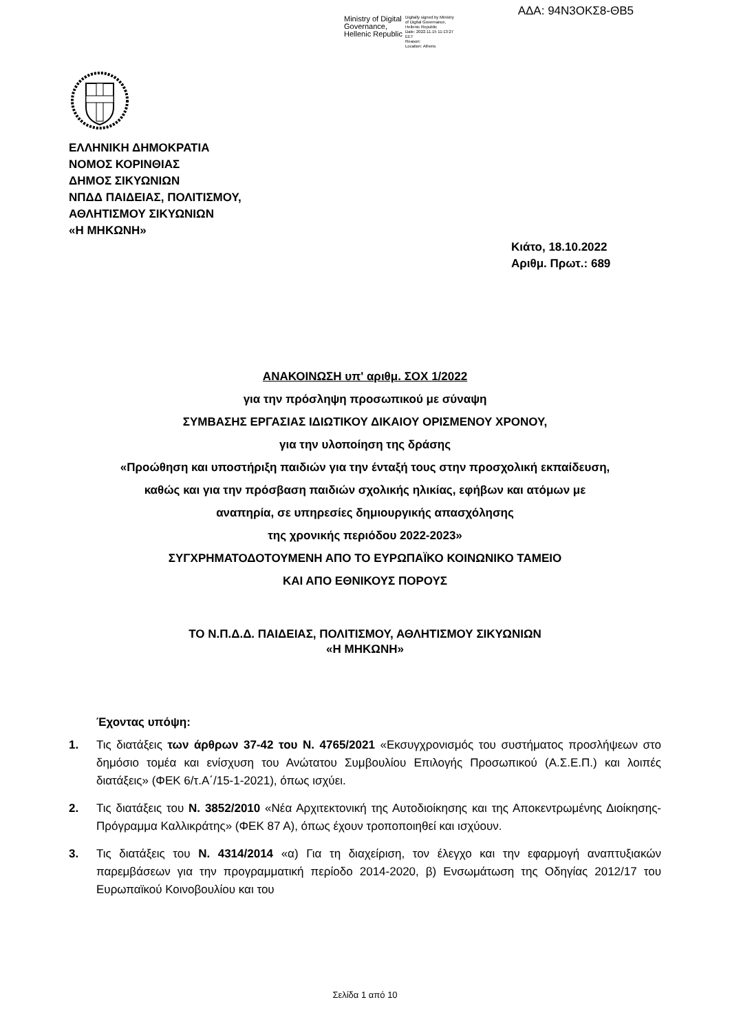ΑΔΑ: 94Ν3ΟΚΣ8-ΘΒ5
Ministry of Digital
Governance,
Hellenic Republic
Digitally signed by Ministry
of Digital Governance,
Hellenic Republic
Date: 2022.11.15 11:13:27
EET
Reason:
Location: Athens
ΕΛΛΗΝΙΚΗ ΔΗΜΟΚΡΑΤΙΑ
ΝΟΜΟΣ ΚΟΡΙΝΘΙΑΣ
ΔΗΜΟΣ ΣΙΚΥΩΝΙΩΝ
ΝΠΔΔ ΠΑΙΔΕΙΑΣ, ΠΟΛΙΤΙΣΜΟΥ,
ΑΘΛΗΤΙΣΜΟΥ ΣΙΚΥΩΝΙΩΝ
«Η ΜΗΚΩΝΗ»
Κιάτο, 18.10.2022
Αριθμ. Πρωτ.: 689
ΑΝΑΚΟΙΝΩΣΗ υπ' αριθμ. ΣΟΧ 1/2022
για την πρόσληψη προσωπικού με σύναψη
ΣΥΜΒΑΣΗΣ ΕΡΓΑΣΙΑΣ ΙΔΙΩΤΙΚΟΥ ΔΙΚΑΙΟΥ ΟΡΙΣΜΕΝΟΥ ΧΡΟΝΟΥ,
για την υλοποίηση της δράσης
«Προώθηση και υποστήριξη παιδιών για την ένταξή τους στην προσχολική εκπαίδευση,
καθώς και για την πρόσβαση παιδιών σχολικής ηλικίας, εφήβων και ατόμων με
αναπηρία, σε υπηρεσίες δημιουργικής απασχόλησης
της χρονικής περιόδου 2022-2023»
ΣΥΓΧΡΗΜΑΤΟΔΟΤΟΥΜΕΝΗ ΑΠΟ ΤΟ ΕΥΡΩΠΑΪΚΟ ΚΟΙΝΩΝΙΚΟ ΤΑΜΕΙΟ
ΚΑΙ ΑΠΟ ΕΘΝΙΚΟΥΣ ΠΟΡΟΥΣ
ΤΟ Ν.Π.Δ.Δ. ΠΑΙΔΕΙΑΣ, ΠΟΛΙΤΙΣΜΟΥ, ΑΘΛΗΤΙΣΜΟΥ ΣΙΚΥΩΝΙΩΝ
«Η ΜΗΚΩΝΗ»
Έχοντας υπόψη:
1. Τις διατάξεις των άρθρων 37-42 του Ν. 4765/2021 «Εκσυγχρονισμός του συστήματος προσλήψεων στο δημόσιο τομέα και ενίσχυση του Ανώτατου Συμβουλίου Επιλογής Προσωπικού (Α.Σ.Ε.Π.) και λοιπές διατάξεις» (ΦΕΚ 6/τ.Α΄/15-1-2021), όπως ισχύει.
2. Τις διατάξεις του Ν. 3852/2010 «Νέα Αρχιτεκτονική της Αυτοδιοίκησης και της Αποκεντρωμένης Διοίκησης- Πρόγραμμα Καλλικράτης» (ΦΕΚ 87 Α), όπως έχουν τροποποιηθεί και ισχύουν.
3. Τις διατάξεις του Ν. 4314/2014 «α) Για τη διαχείριση, τον έλεγχο και την εφαρμογή αναπτυξιακών παρεμβάσεων για την προγραμματική περίοδο 2014-2020, β) Ενσωμάτωση της Οδηγίας 2012/17 του Ευρωπαϊκού Κοινοβουλίου και του
Σελίδα 1 από 10